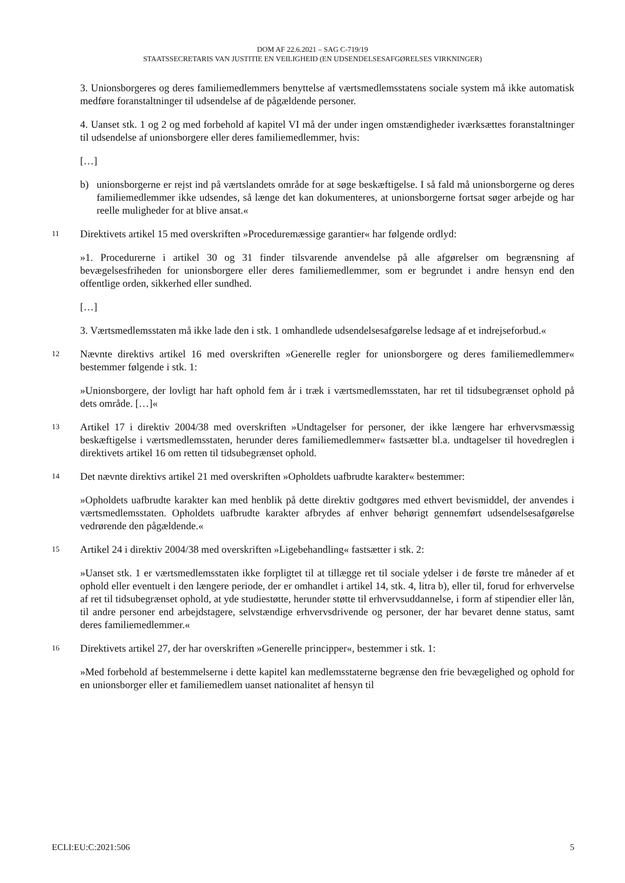DOM AF 22.6.2021 – SAG C-719/19
STAATSSECRETARIS VAN JUSTITIE EN VEILIGHEID (EN UDSENDELSESAFGØRELSES VIRKNINGER)
3. Unionsborgeres og deres familiemedlemmers benyttelse af værtsmedlemsstatens sociale system må ikke automatisk medføre foranstaltninger til udsendelse af de pågældende personer.
4. Uanset stk. 1 og 2 og med forbehold af kapitel VI må der under ingen omstændigheder iværksættes foranstaltninger til udsendelse af unionsborgere eller deres familiemedlemmer, hvis:
[…]
b) unionsborgerne er rejst ind på værtslandets område for at søge beskæftigelse. I så fald må unionsborgerne og deres familiemedlemmer ikke udsendes, så længe det kan dokumenteres, at unionsborgerne fortsat søger arbejde og har reelle muligheder for at blive ansat.«
11
Direktivets artikel 15 med overskriften »Proceduremæssige garantier« har følgende ordlyd:
»1. Procedurerne i artikel 30 og 31 finder tilsvarende anvendelse på alle afgørelser om begrænsning af bevægelsesfriheden for unionsborgere eller deres familiemedlemmer, som er begrundet i andre hensyn end den offentlige orden, sikkerhed eller sundhed.
[…]
3. Værtsmedlemsstaten må ikke lade den i stk. 1 omhandlede udsendelsesafgørelse ledsage af et indrejseforbud.«
12
Nævnte direktivs artikel 16 med overskriften »Generelle regler for unionsborgere og deres familiemedlemmer« bestemmer følgende i stk. 1:
»Unionsborgere, der lovligt har haft ophold fem år i træk i værtsmedlemsstaten, har ret til tidsubegrænset ophold på dets område. […]«
13
Artikel 17 i direktiv 2004/38 med overskriften »Undtagelser for personer, der ikke længere har erhvervsmæssig beskæftigelse i værtsmedlemsstaten, herunder deres familiemedlemmer« fastsætter bl.a. undtagelser til hovedreglen i direktivets artikel 16 om retten til tidsubegrænset ophold.
14
Det nævnte direktivs artikel 21 med overskriften »Opholdets uafbrudte karakter« bestemmer:
»Opholdets uafbrudte karakter kan med henblik på dette direktiv godtgøres med ethvert bevismiddel, der anvendes i værtsmedlemsstaten. Opholdets uafbrudte karakter afbrydes af enhver behørigt gennemført udsendelsesafgørelse vedrørende den pågældende.«
15
Artikel 24 i direktiv 2004/38 med overskriften »Ligebehandling« fastsætter i stk. 2:
»Uanset stk. 1 er værtsmedlemsstaten ikke forpligtet til at tillægge ret til sociale ydelser i de første tre måneder af et ophold eller eventuelt i den længere periode, der er omhandlet i artikel 14, stk. 4, litra b), eller til, forud for erhvervelse af ret til tidsubegrænset ophold, at yde studiestøtte, herunder støtte til erhvervsuddannelse, i form af stipendier eller lån, til andre personer end arbejdstagere, selvstændige erhvervsdrivende og personer, der har bevaret denne status, samt deres familiemedlemmer.«
16
Direktivets artikel 27, der har overskriften »Generelle principper«, bestemmer i stk. 1:
»Med forbehold af bestemmelserne i dette kapitel kan medlemsstaterne begrænse den frie bevægelighed og ophold for en unionsborger eller et familiemedlem uanset nationalitet af hensyn til
ECLI:EU:C:2021:506 5